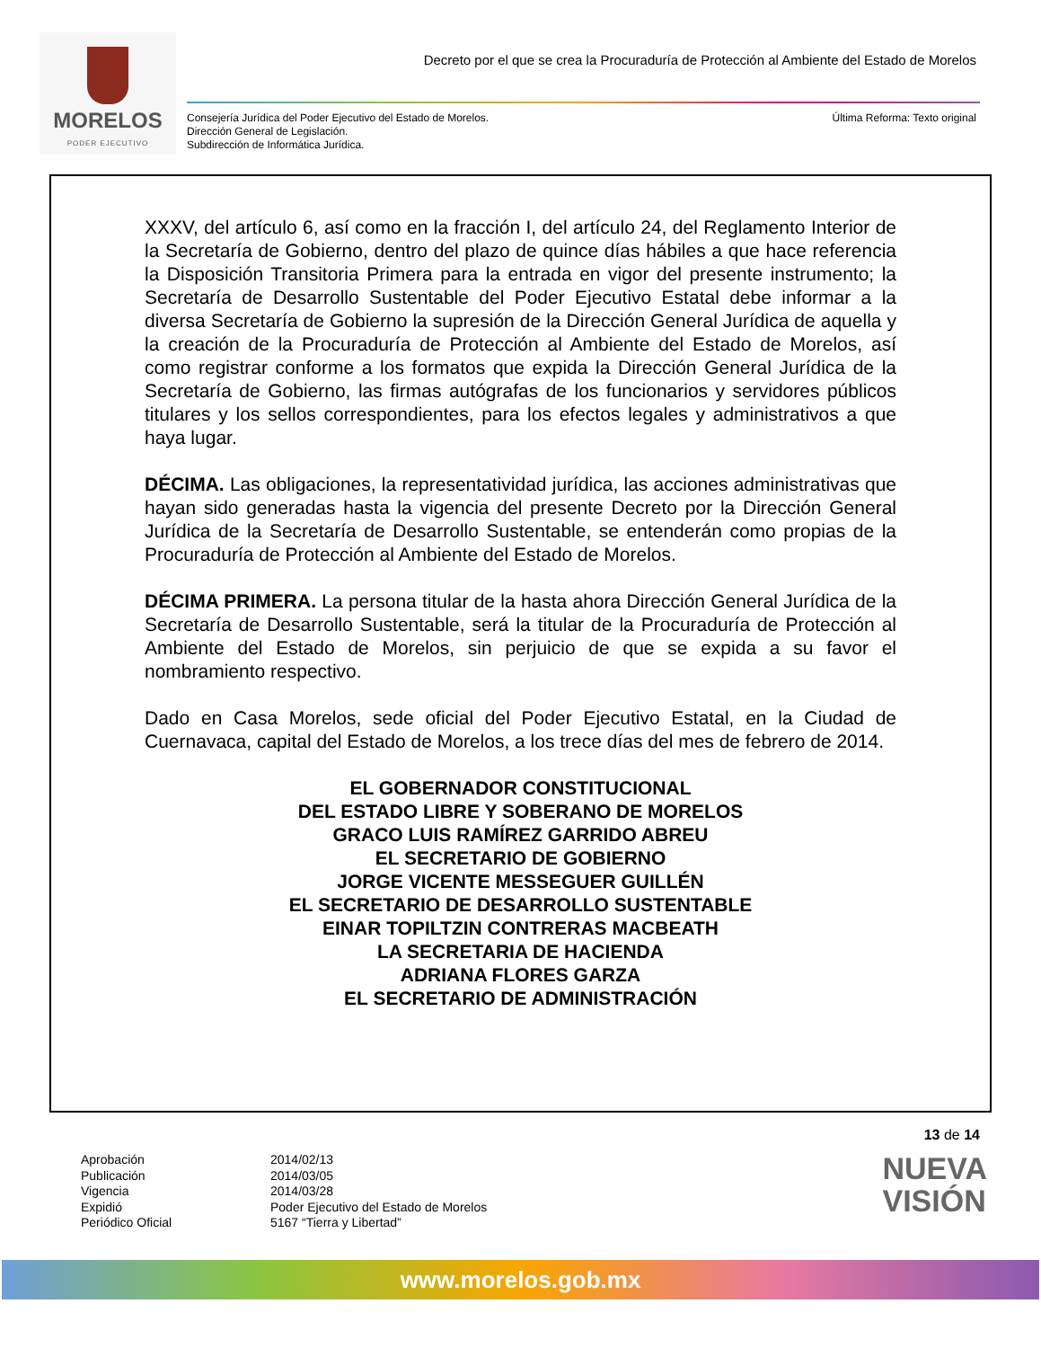MORELOS
PODER EJECUTIVO
Decreto por el que se crea la Procuraduría de Protección al Ambiente del Estado de Morelos
Consejería Jurídica del Poder Ejecutivo del Estado de Morelos.
Dirección General de Legislación.
Subdirección de Informática Jurídica.
Última Reforma: Texto original
XXXV, del artículo 6, así como en la fracción I, del artículo 24, del Reglamento Interior de la Secretaría de Gobierno, dentro del plazo de quince días hábiles a que hace referencia la Disposición Transitoria Primera para la entrada en vigor del presente instrumento; la Secretaría de Desarrollo Sustentable del Poder Ejecutivo Estatal debe informar a la diversa Secretaría de Gobierno la supresión de la Dirección General Jurídica de aquella y la creación de la Procuraduría de Protección al Ambiente del Estado de Morelos, así como registrar conforme a los formatos que expida la Dirección General Jurídica de la Secretaría de Gobierno, las firmas autógrafas de los funcionarios y servidores públicos titulares y los sellos correspondientes, para los efectos legales y administrativos a que haya lugar.
DÉCIMA. Las obligaciones, la representatividad jurídica, las acciones administrativas que hayan sido generadas hasta la vigencia del presente Decreto por la Dirección General Jurídica de la Secretaría de Desarrollo Sustentable, se entenderán como propias de la Procuraduría de Protección al Ambiente del Estado de Morelos.
DÉCIMA PRIMERA. La persona titular de la hasta ahora Dirección General Jurídica de la Secretaría de Desarrollo Sustentable, será la titular de la Procuraduría de Protección al Ambiente del Estado de Morelos, sin perjuicio de que se expida a su favor el nombramiento respectivo.
Dado en Casa Morelos, sede oficial del Poder Ejecutivo Estatal, en la Ciudad de Cuernavaca, capital del Estado de Morelos, a los trece días del mes de febrero de 2014.
EL GOBERNADOR CONSTITUCIONAL
DEL ESTADO LIBRE Y SOBERANO DE MORELOS
GRACO LUIS RAMÍREZ GARRIDO ABREU
EL SECRETARIO DE GOBIERNO
JORGE VICENTE MESSEGUER GUILLÉN
EL SECRETARIO DE DESARROLLO SUSTENTABLE
EINAR TOPILTZIN CONTRERAS MACBEATH
LA SECRETARIA DE HACIENDA
ADRIANA FLORES GARZA
EL SECRETARIO DE ADMINISTRACIÓN
13 de 14
Aprobación
Publicación
Vigencia
Expidió
Periódico Oficial
2014/02/13
2014/03/05
2014/03/28
Poder Ejecutivo del Estado de Morelos
5167 “Tierra y Libertad”
NUEVA
VISIÓN
www.morelos.gob.mx